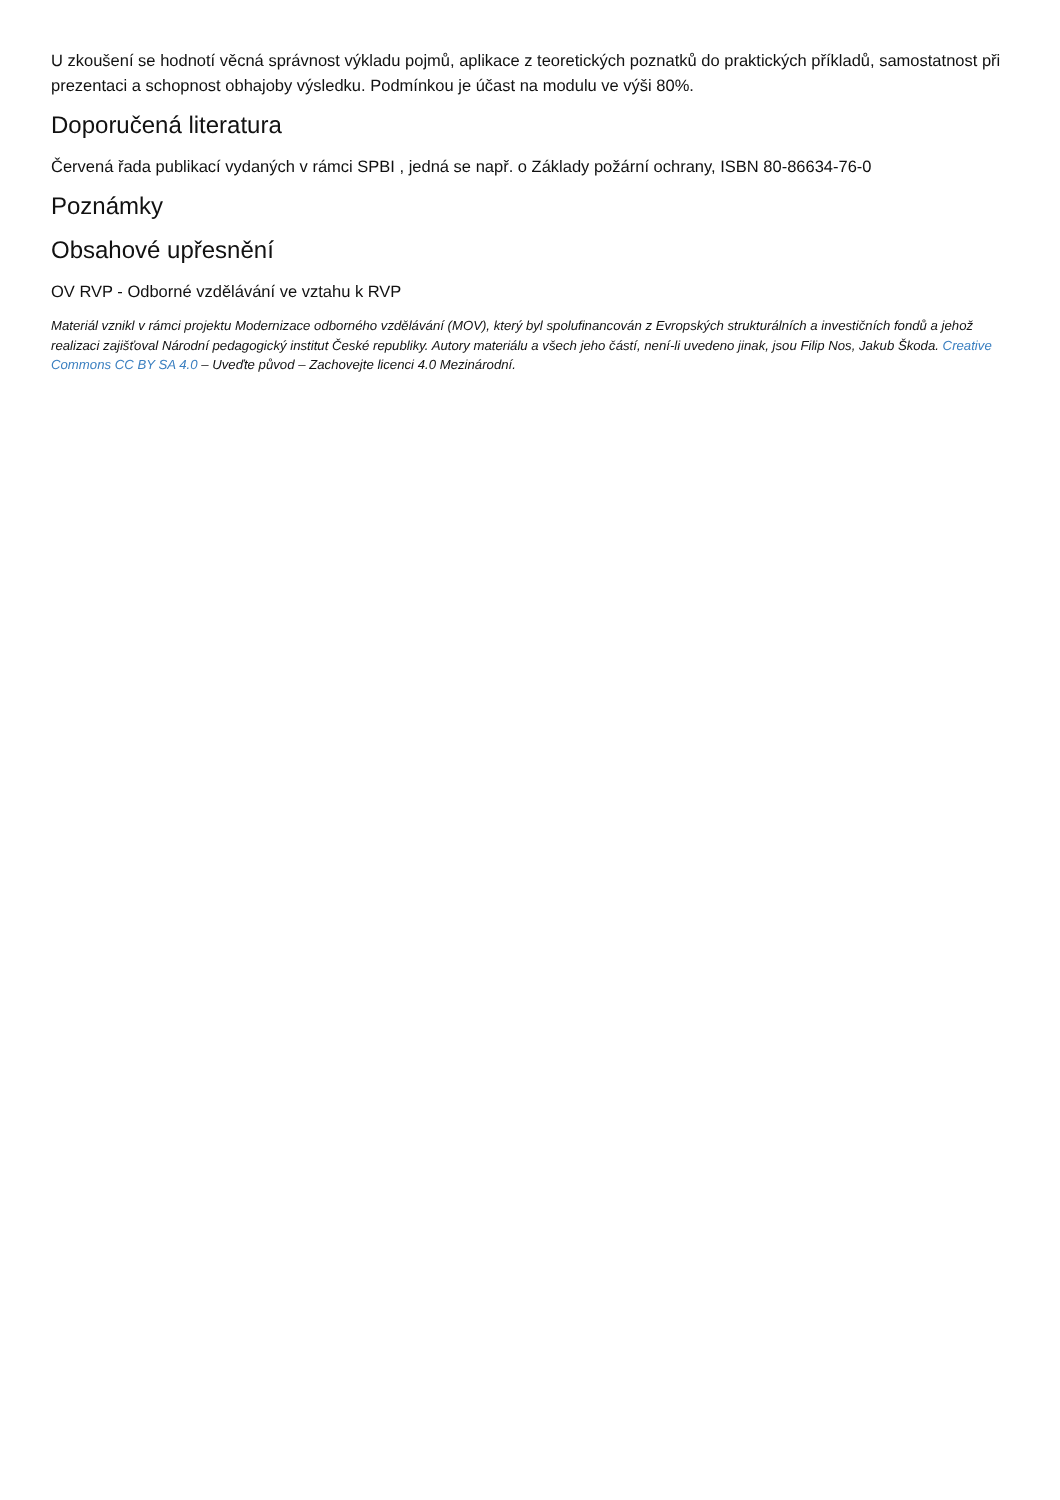U zkoušení se hodnotí věcná správnost výkladu pojmů, aplikace z teoretických poznatků do praktických příkladů, samostatnost při prezentaci a schopnost obhajoby výsledku. Podmínkou je účast na modulu ve výši 80%.
Doporučená literatura
Červená řada publikací vydaných v rámci SPBI , jedná se např. o Základy požární ochrany, ISBN 80-86634-76-0
Poznámky
Obsahové upřesnění
OV RVP - Odborné vzdělávání ve vztahu k RVP
Materiál vznikl v rámci projektu Modernizace odborného vzdělávání (MOV), který byl spolufinancován z Evropských strukturálních a investičních fondů a jehož realizaci zajišťoval Národní pedagogický institut České republiky. Autory materiálu a všech jeho částí, není-li uvedeno jinak, jsou Filip Nos, Jakub Škoda. Creative Commons CC BY SA 4.0 – Uveďte původ – Zachovejte licenci 4.0 Mezinárodní.